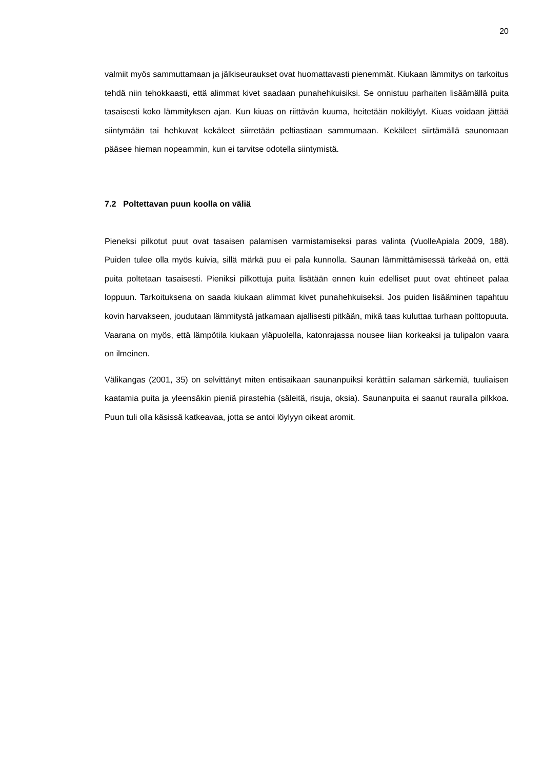20
valmiit myös sammuttamaan ja jälkiseuraukset ovat huomattavasti pienemmät. Kiukaan lämmitys on tarkoitus tehdä niin tehokkaasti, että alimmat kivet saadaan punahehkuisiksi. Se onnistuu parhaiten lisäämällä puita tasaisesti koko lämmityksen ajan. Kun kiuas on riittävän kuuma, heitetään nokilöylyt. Kiuas voidaan jättää siintymään tai hehkuvat kekäleet siirretään peltiastiaan sammumaan. Kekäleet siirtämällä saunomaan pääsee hieman nopeammin, kun ei tarvitse odotella siintymistä.
7.2 Poltettavan puun koolla on väliä
Pieneksi pilkotut puut ovat tasaisen palamisen varmistamiseksi paras valinta (VuolleApiala 2009, 188). Puiden tulee olla myös kuivia, sillä märkä puu ei pala kunnolla. Saunan lämmittämisessä tärkeää on, että puita poltetaan tasaisesti. Pieniksi pilkottuja puita lisätään ennen kuin edelliset puut ovat ehtineet palaa loppuun. Tarkoituksena on saada kiukaan alimmat kivet punahehkuiseksi. Jos puiden lisääminen tapahtuu kovin harvakseen, joudutaan lämmitystä jatkamaan ajallisesti pitkään, mikä taas kuluttaa turhaan polttopuuta. Vaarana on myös, että lämpötila kiukaan yläpuolella, katonrajassa nousee liian korkeaksi ja tulipalon vaara on ilmeinen.
Välikangas (2001, 35) on selvittänyt miten entisaikaan saunanpuiksi kerättiin salaman särkemiä, tuuliaisen kaatamia puita ja yleensäkin pieniä pirastehia (säleitä, risuja, oksia). Saunanpuita ei saanut rauralla pilkkoa. Puun tuli olla käsissä katkeavaa, jotta se antoi löylyyn oikeat aromit.